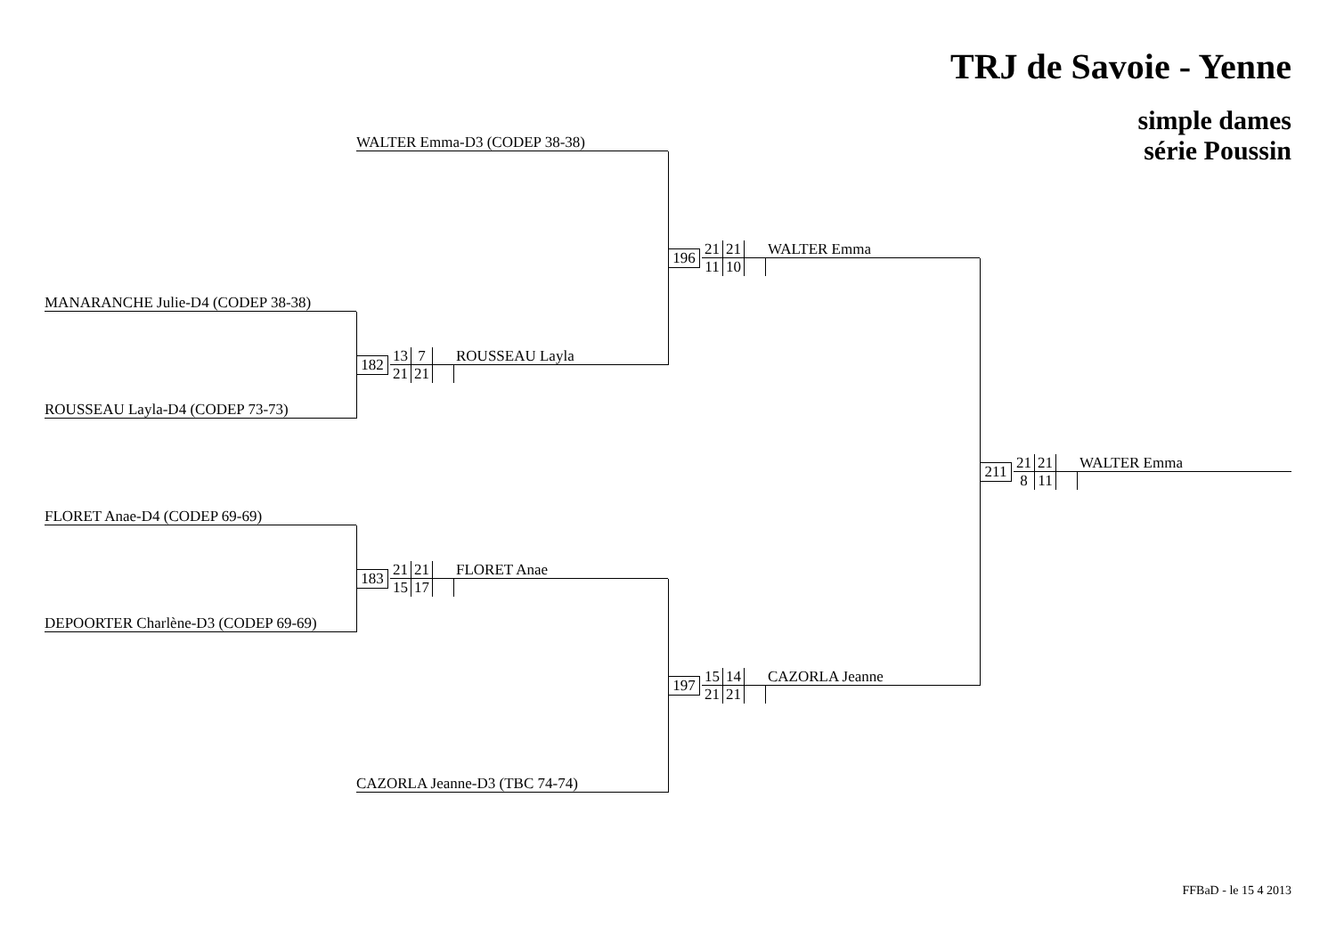TRJ de Savoie - Yenne
simple dames
série Poussin
WALTER Emma-D3 (CODEP 38-38)
196
21
21
WALTER Emma
11
10
MANARANCHE Julie-D4 (CODEP 38-38)
182
13
7
ROUSSEAU Layla
21
21
ROUSSEAU Layla-D4 (CODEP 73-73)
211
21
21
WALTER Emma
8
11
FLORET Anae-D4 (CODEP 69-69)
183
21
21
FLORET Anae
15
17
DEPOORTER Charlène-D3 (CODEP 69-69)
197
15
14
CAZORLA Jeanne
21
21
CAZORLA Jeanne-D3 (TBC 74-74)
FFBaD - le 15 4 2013